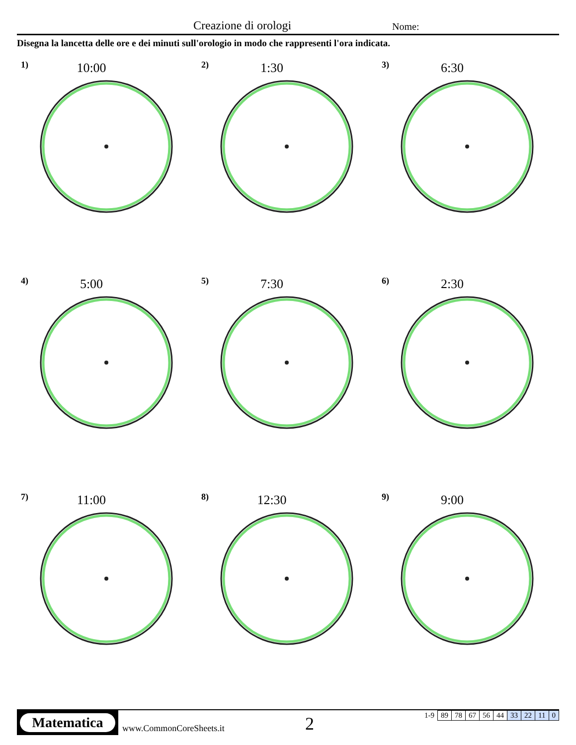Creazione di orologi Nome:
Disegna la lancetta delle ore e dei minuti sull'orologio in modo che rappresenti l'ora indicata.
1)
10:00
2)
1:30
3)
6:30
4)
5:00
5)
7:30
6)
2:30
7)
11:00
8)
12:30
9)
9:00
Matematica
www.CommonCoreSheets.it 2
| 1-9 | 89 | 78 | 67 | 56 | 44 | 33 | 22 | 11 | 0 |